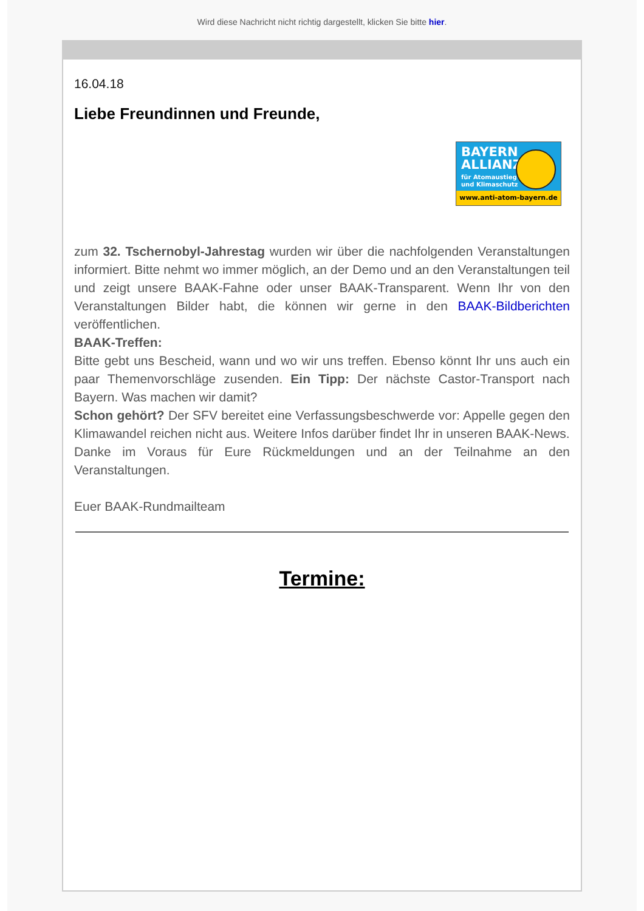Wird diese Nachricht nicht richtig dargestellt, klicken Sie bitte hier.
16.04.18
Liebe Freundinnen und Freunde,
BAYERN
ALLIANZ
für Atomaustieg
und Klimaschutz
www.anti-atom-bayern.de
zum 32. Tschernobyl-Jahrestag wurden wir über die nachfolgenden Veranstaltungen informiert. Bitte nehmt wo immer möglich, an der Demo und an den Veranstaltungen teil und zeigt unsere BAAK-Fahne oder unser BAAK-Transparent. Wenn Ihr von den Veranstaltungen Bilder habt, die können wir gerne in den BAAK-Bildberichten veröffentlichen.
BAAK-Treffen:
Bitte gebt uns Bescheid, wann und wo wir uns treffen. Ebenso könnt Ihr uns auch ein paar Themenvorschläge zusenden. Ein Tipp: Der nächste Castor-Transport nach Bayern. Was machen wir damit?
Schon gehört? Der SFV bereitet eine Verfassungsbeschwerde vor: Appelle gegen den Klimawandel reichen nicht aus. Weitere Infos darüber findet Ihr in unseren BAAK-News.
Danke im Voraus für Eure Rückmeldungen und an der Teilnahme an den Veranstaltungen.
Euer BAAK-Rundmailteam
Termine: